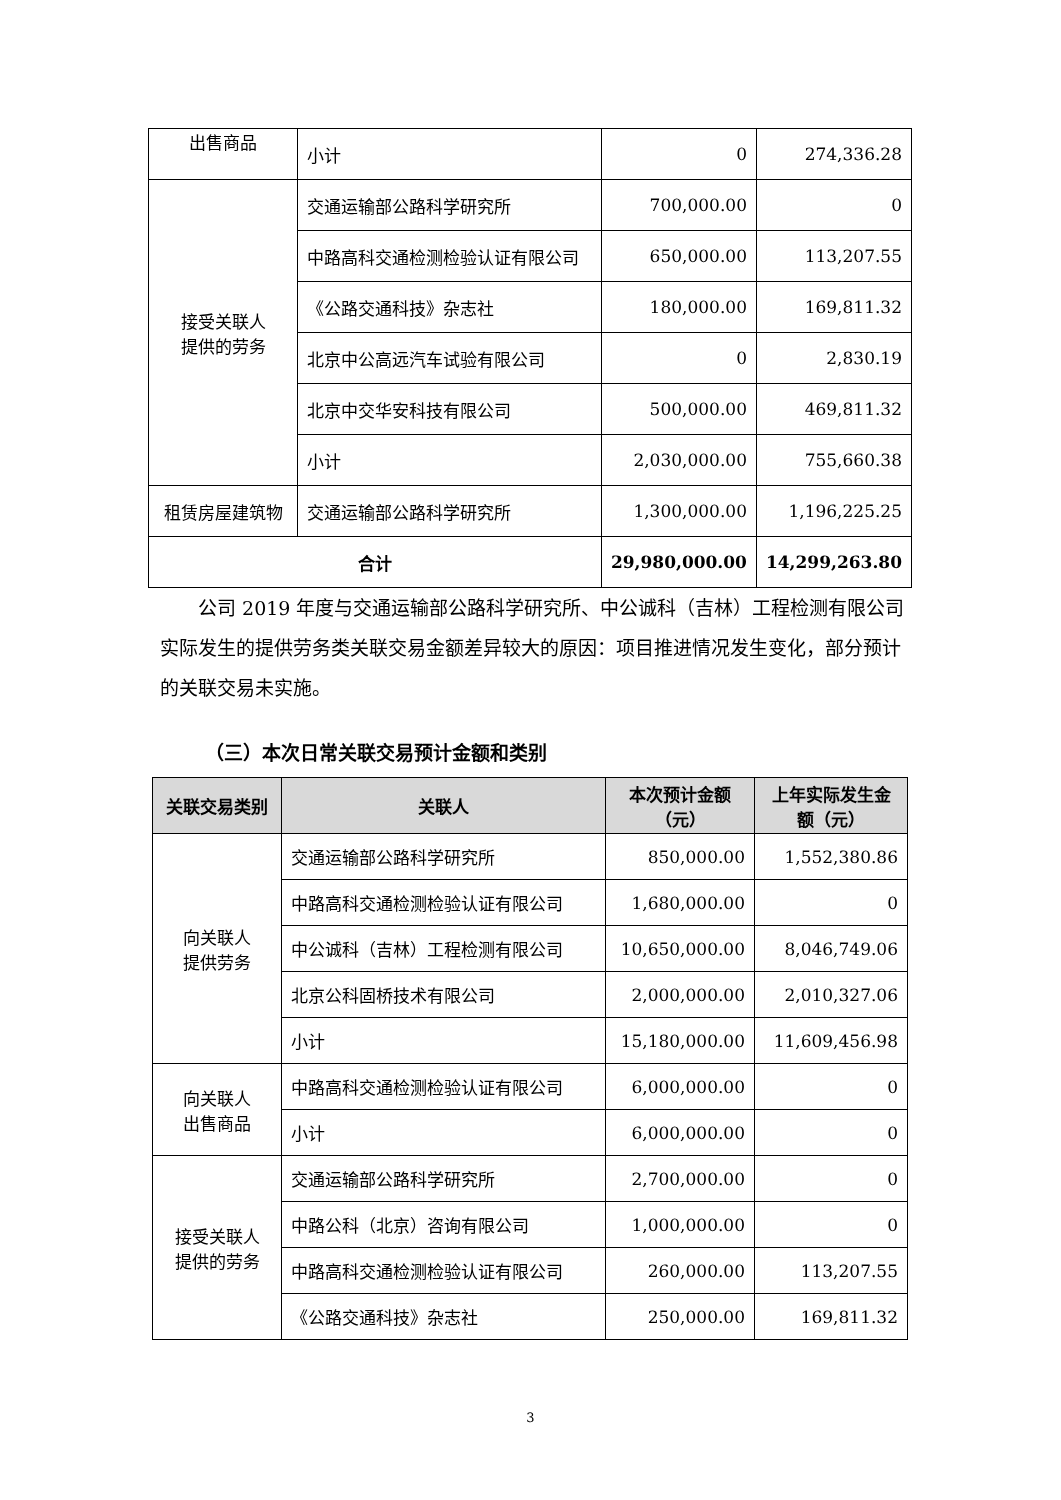| 出售商品 | 小计 | 0 | 274,336.28 |
| 接受关联人 提供的劳务 | 交通运输部公路科学研究所 | 700,000.00 | 0 |
| | 中路高科交通检测检验认证有限公司 | 650,000.00 | 113,207.55 |
| | 《公路交通科技》杂志社 | 180,000.00 | 169,811.32 |
| | 北京中公高远汽车试验有限公司 | 0 | 2,830.19 |
| | 北京中交华安科技有限公司 | 500,000.00 | 469,811.32 |
| | 小计 | 2,030,000.00 | 755,660.38 |
| 租赁房屋建筑物 | 交通运输部公路科学研究所 | 1,300,000.00 | 1,196,225.25 |
| 合计 | | 29,980,000.00 | 14,299,263.80 |
公司 2019 年度与交通运输部公路科学研究所、中公诚科（吉林）工程检测有限公司实际发生的提供劳务类关联交易金额差异较大的原因：项目推进情况发生变化，部分预计的关联交易未实施。
（三）本次日常关联交易预计金额和类别
| 关联交易类别 | 关联人 | 本次预计金额（元） | 上年实际发生金额（元） |
| --- | --- | --- | --- |
| 向关联人 提供劳务 | 交通运输部公路科学研究所 | 850,000.00 | 1,552,380.86 |
| | 中路高科交通检测检验认证有限公司 | 1,680,000.00 | 0 |
| | 中公诚科（吉林）工程检测有限公司 | 10,650,000.00 | 8,046,749.06 |
| | 北京公科固桥技术有限公司 | 2,000,000.00 | 2,010,327.06 |
| | 小计 | 15,180,000.00 | 11,609,456.98 |
| 向关联人 出售商品 | 中路高科交通检测检验认证有限公司 | 6,000,000.00 | 0 |
| | 小计 | 6,000,000.00 | 0 |
| 接受关联人 提供的劳务 | 交通运输部公路科学研究所 | 2,700,000.00 | 0 |
| | 中路公科（北京）咨询有限公司 | 1,000,000.00 | 0 |
| | 中路高科交通检测检验认证有限公司 | 260,000.00 | 113,207.55 |
| | 《公路交通科技》杂志社 | 250,000.00 | 169,811.32 |
3